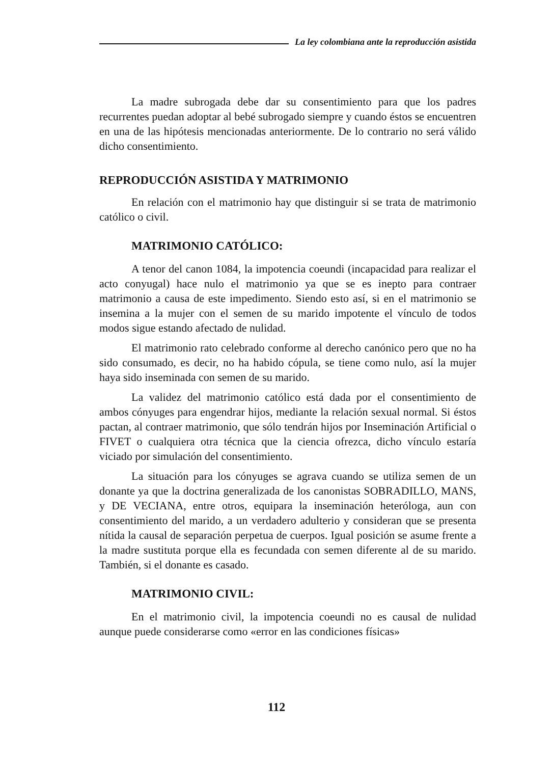La ley colombiana ante la reproducción asistida
La madre subrogada debe dar su consentimiento para que los padres recurrentes puedan adoptar al bebé subrogado siempre y cuando éstos se encuentren en una de las hipótesis mencionadas anteriormente. De lo contrario no será válido dicho consentimiento.
REPRODUCCIÓN ASISTIDA Y MATRIMONIO
En relación con el matrimonio hay que distinguir si se trata de matrimonio católico o civil.
MATRIMONIO CATÓLICO:
A tenor del canon 1084, la impotencia coeundi (incapacidad para realizar el acto conyugal) hace nulo el matrimonio ya que se es inepto para contraer matrimonio a causa de este impedimento. Siendo esto así, si en el matrimonio se insemina a la mujer con el semen de su marido impotente el vínculo de todos modos sigue estando afectado de nulidad.
El matrimonio rato celebrado conforme al derecho canónico pero que no ha sido consumado, es decir, no ha habido cópula, se tiene como nulo, así la mujer haya sido inseminada con semen de su marido.
La validez del matrimonio católico está dada por el consentimiento de ambos cónyuges para engendrar hijos, mediante la relación sexual normal. Si éstos pactan, al contraer matrimonio, que sólo tendrán hijos por Inseminación Artificial o FIVET o cualquiera otra técnica que la ciencia ofrezca, dicho vínculo estaría viciado por simulación del consentimiento.
La situación para los cónyuges se agrava cuando se utiliza semen de un donante ya que la doctrina generalizada de los canonistas SOBRADILLO, MANS, y DE VECIANA, entre otros, equipara la inseminación heteróloga, aun con consentimiento del marido, a un verdadero adulterio y consideran que se presenta nítida la causal de separación perpetua de cuerpos. Igual posición se asume frente a la madre sustituta porque ella es fecundada con semen diferente al de su marido. También, si el donante es casado.
MATRIMONIO CIVIL:
En el matrimonio civil, la impotencia coeundi no es causal de nulidad aunque puede considerarse como «error en las condiciones físicas»
112